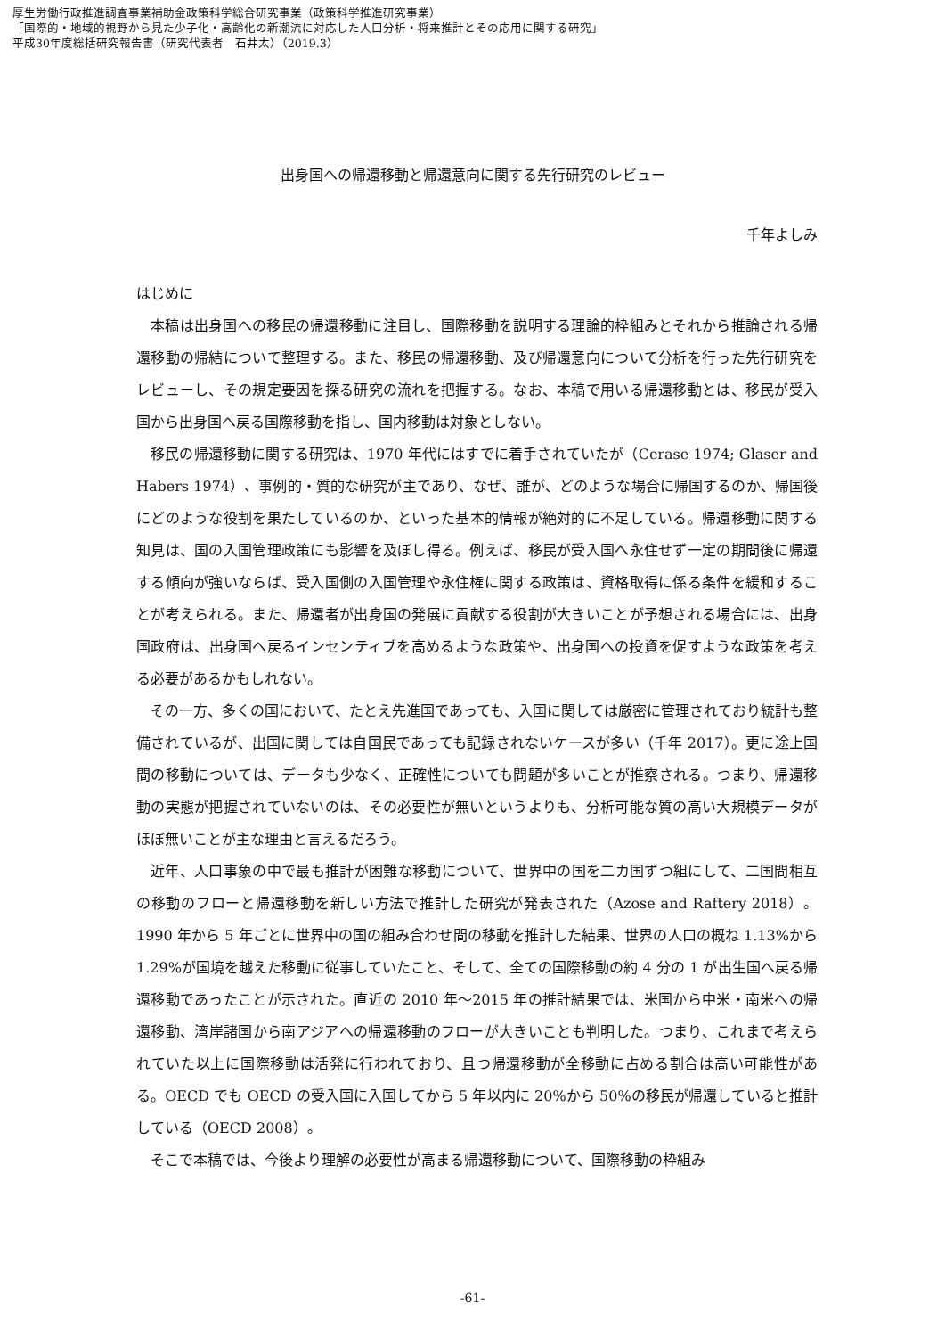厚生労働行政推進調査事業補助金政策科学総合研究事業（政策科学推進研究事業）
「国際的・地域的視野から見た少子化・高齢化の新潮流に対応した人口分析・将来推計とその応用に関する研究」
平成30年度総括研究報告書（研究代表者　石井太）（2019.3）
出身国への帰還移動と帰還意向に関する先行研究のレビュー
千年よしみ
はじめに
本稿は出身国への移民の帰還移動に注目し、国際移動を説明する理論的枠組みとそれから推論される帰還移動の帰結について整理する。また、移民の帰還移動、及び帰還意向について分析を行った先行研究をレビューし、その規定要因を探る研究の流れを把握する。なお、本稿で用いる帰還移動とは、移民が受入国から出身国へ戻る国際移動を指し、国内移動は対象としない。
移民の帰還移動に関する研究は、1970 年代にはすでに着手されていたが（Cerase 1974; Glaser and Habers 1974）、事例的・質的な研究が主であり、なぜ、誰が、どのような場合に帰国するのか、帰国後にどのような役割を果たしているのか、といった基本的情報が絶対的に不足している。帰還移動に関する知見は、国の入国管理政策にも影響を及ぼし得る。例えば、移民が受入国へ永住せず一定の期間後に帰還する傾向が強いならば、受入国側の入国管理や永住権に関する政策は、資格取得に係る条件を緩和することが考えられる。また、帰還者が出身国の発展に貢献する役割が大きいことが予想される場合には、出身国政府は、出身国へ戻るインセンティブを高めるような政策や、出身国への投資を促すような政策を考える必要があるかもしれない。
その一方、多くの国において、たとえ先進国であっても、入国に関しては厳密に管理されており統計も整備されているが、出国に関しては自国民であっても記録されないケースが多い（千年 2017）。更に途上国間の移動については、データも少なく、正確性についても問題が多いことが推察される。つまり、帰還移動の実態が把握されていないのは、その必要性が無いというよりも、分析可能な質の高い大規模データがほぼ無いことが主な理由と言えるだろう。
近年、人口事象の中で最も推計が困難な移動について、世界中の国を二カ国ずつ組にして、二国間相互の移動のフローと帰還移動を新しい方法で推計した研究が発表された（Azose and Raftery 2018）。1990 年から 5 年ごとに世界中の国の組み合わせ間の移動を推計した結果、世界の人口の概ね 1.13%から 1.29%が国境を越えた移動に従事していたこと、そして、全ての国際移動の約 4 分の 1 が出生国へ戻る帰還移動であったことが示された。直近の 2010 年～2015 年の推計結果では、米国から中米・南米への帰還移動、湾岸諸国から南アジアへの帰還移動のフローが大きいことも判明した。つまり、これまで考えられていた以上に国際移動は活発に行われており、且つ帰還移動が全移動に占める割合は高い可能性がある。OECD でも OECD の受入国に入国してから 5 年以内に 20%から 50%の移民が帰還していると推計している（OECD 2008）。
そこで本稿では、今後より理解の必要性が高まる帰還移動について、国際移動の枠組み
-61-